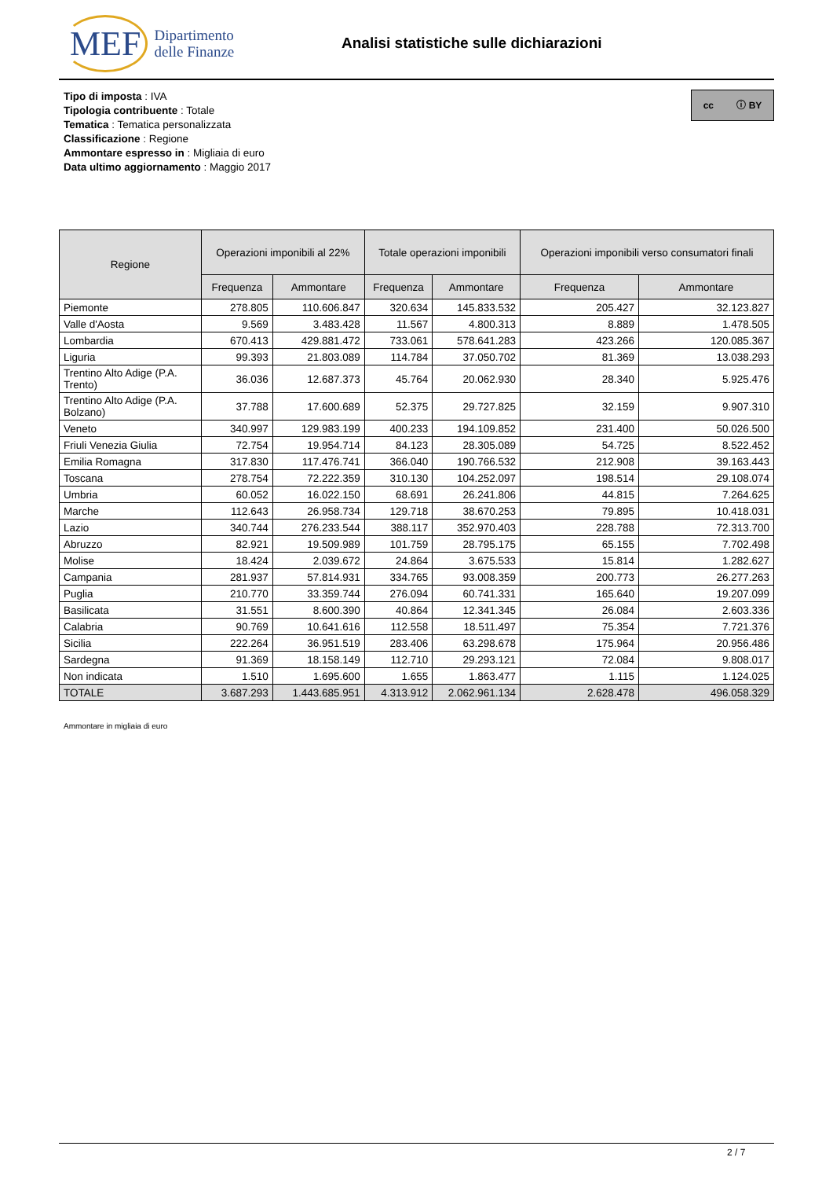MEF Dipartimento
delle Finanze
Analisi statistiche sulle dichiarazioni
cc ⓘ BY
Tipo di imposta : IVA
Tipologia contribuente : Totale
Tematica : Tematica personalizzata
Classificazione : Regione
Ammontare espresso in : Migliaia di euro
Data ultimo aggiornamento : Maggio 2017
| Regione | Operazioni imponibili al 22% | | Totale operazioni imponibili | | Operazioni imponibili verso consumatori finali | |
| --- | --- | --- | --- | --- | --- | --- |
| | Frequenza | Ammontare | Frequenza | Ammontare | Frequenza | Ammontare |
| Piemonte | 278.805 | 110.606.847 | 320.634 | 145.833.532 | 205.427 | 32.123.827 |
| Valle d'Aosta | 9.569 | 3.483.428 | 11.567 | 4.800.313 | 8.889 | 1.478.505 |
| Lombardia | 670.413 | 429.881.472 | 733.061 | 578.641.283 | 423.266 | 120.085.367 |
| Liguria | 99.393 | 21.803.089 | 114.784 | 37.050.702 | 81.369 | 13.038.293 |
| Trentino Alto Adige (P.A. Trento) | 36.036 | 12.687.373 | 45.764 | 20.062.930 | 28.340 | 5.925.476 |
| Trentino Alto Adige (P.A. Bolzano) | 37.788 | 17.600.689 | 52.375 | 29.727.825 | 32.159 | 9.907.310 |
| Veneto | 340.997 | 129.983.199 | 400.233 | 194.109.852 | 231.400 | 50.026.500 |
| Friuli Venezia Giulia | 72.754 | 19.954.714 | 84.123 | 28.305.089 | 54.725 | 8.522.452 |
| Emilia Romagna | 317.830 | 117.476.741 | 366.040 | 190.766.532 | 212.908 | 39.163.443 |
| Toscana | 278.754 | 72.222.359 | 310.130 | 104.252.097 | 198.514 | 29.108.074 |
| Umbria | 60.052 | 16.022.150 | 68.691 | 26.241.806 | 44.815 | 7.264.625 |
| Marche | 112.643 | 26.958.734 | 129.718 | 38.670.253 | 79.895 | 10.418.031 |
| Lazio | 340.744 | 276.233.544 | 388.117 | 352.970.403 | 228.788 | 72.313.700 |
| Abruzzo | 82.921 | 19.509.989 | 101.759 | 28.795.175 | 65.155 | 7.702.498 |
| Molise | 18.424 | 2.039.672 | 24.864 | 3.675.533 | 15.814 | 1.282.627 |
| Campania | 281.937 | 57.814.931 | 334.765 | 93.008.359 | 200.773 | 26.277.263 |
| Puglia | 210.770 | 33.359.744 | 276.094 | 60.741.331 | 165.640 | 19.207.099 |
| Basilicata | 31.551 | 8.600.390 | 40.864 | 12.341.345 | 26.084 | 2.603.336 |
| Calabria | 90.769 | 10.641.616 | 112.558 | 18.511.497 | 75.354 | 7.721.376 |
| Sicilia | 222.264 | 36.951.519 | 283.406 | 63.298.678 | 175.964 | 20.956.486 |
| Sardegna | 91.369 | 18.158.149 | 112.710 | 29.293.121 | 72.084 | 9.808.017 |
| Non indicata | 1.510 | 1.695.600 | 1.655 | 1.863.477 | 1.115 | 1.124.025 |
| TOTALE | 3.687.293 | 1.443.685.951 | 4.313.912 | 2.062.961.134 | 2.628.478 | 496.058.329 |
Ammontare in migliaia di euro
2 / 7